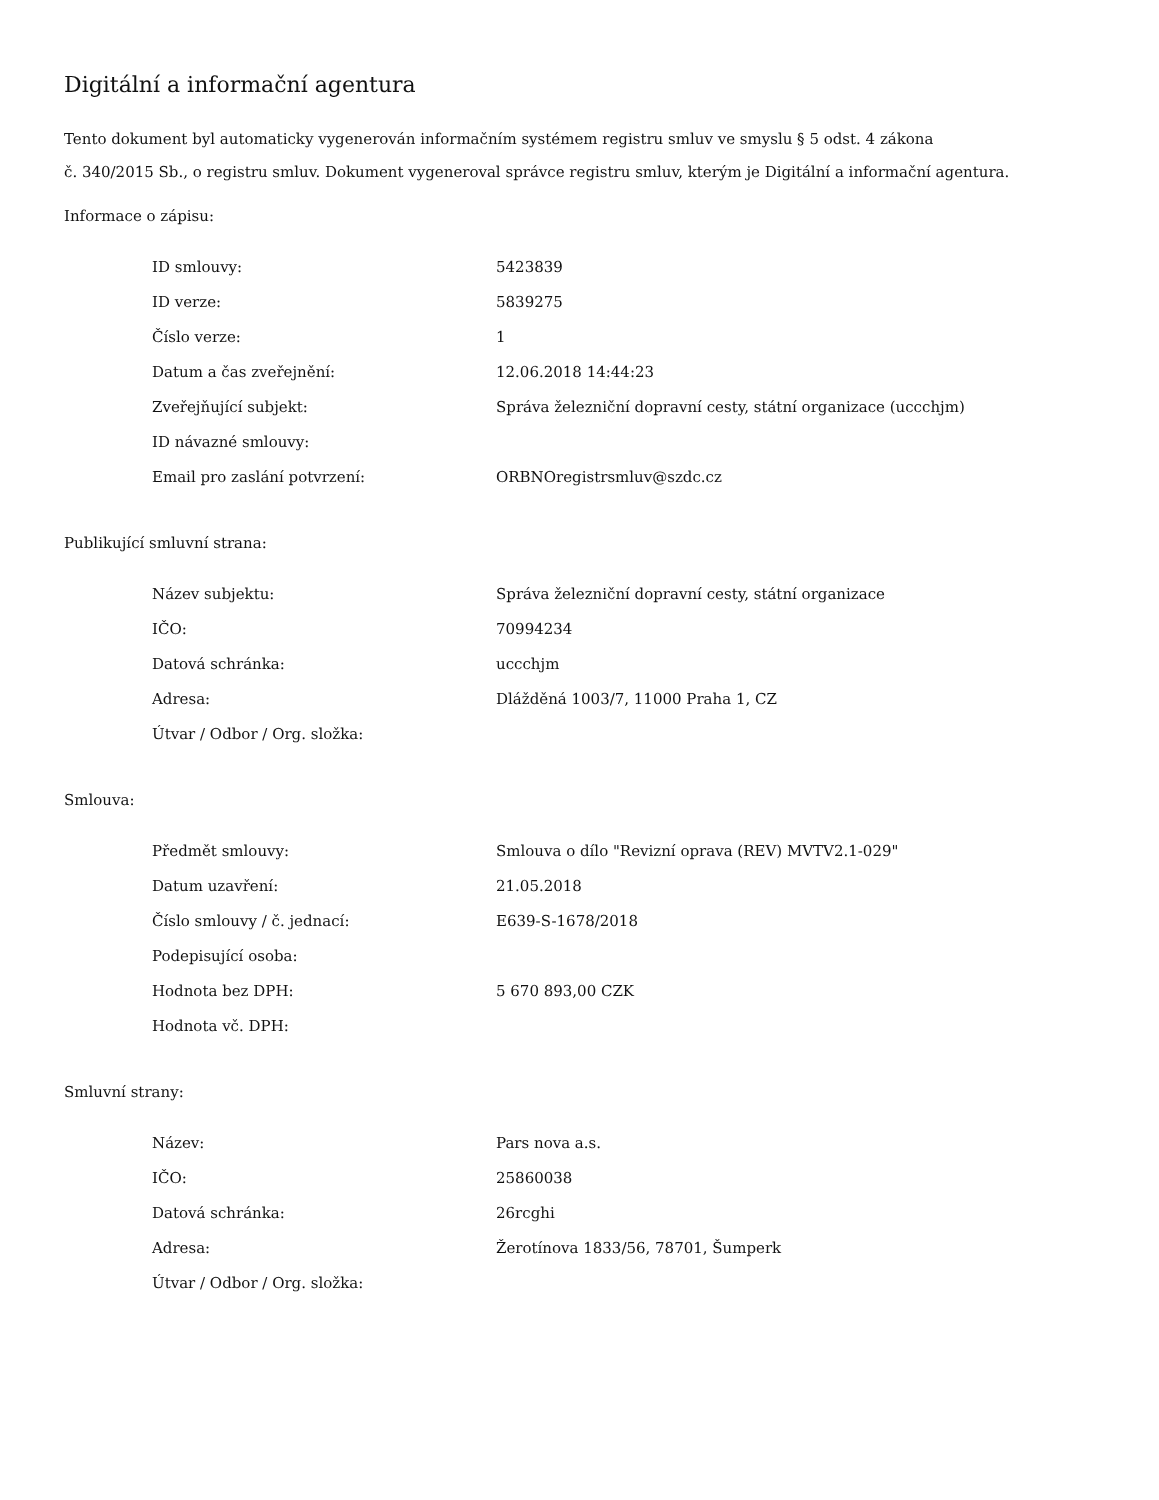Digitální a informační agentura
Tento dokument byl automaticky vygenerován informačním systémem registru smluv ve smyslu § 5 odst. 4 zákona
č. 340/2015 Sb., o registru smluv. Dokument vygeneroval správce registru smluv, kterým je Digitální a informační agentura.
Informace o zápisu:
| ID smlouvy: | 5423839 |
| ID verze: | 5839275 |
| Číslo verze: | 1 |
| Datum a čas zveřejnění: | 12.06.2018 14:44:23 |
| Zveřejňující subjekt: | Správa železniční dopravní cesty, státní organizace (uccchjm) |
| ID návazné smlouvy: | |
| Email pro zaslání potvrzení: | ORBNOregistrsmluv@szdc.cz |
Publikující smluvní strana:
| Název subjektu: | Správa železniční dopravní cesty, státní organizace |
| IČO: | 70994234 |
| Datová schránka: | uccchjm |
| Adresa: | Dlážděná 1003/7, 11000 Praha 1, CZ |
| Útvar / Odbor / Org. složka: | |
Smlouva:
| Předmět smlouvy: | Smlouva o dílo "Revizní oprava (REV) MVTV2.1-029" |
| Datum uzavření: | 21.05.2018 |
| Číslo smlouvy / č. jednací: | E639-S-1678/2018 |
| Podepisující osoba: | |
| Hodnota bez DPH: | 5 670 893,00 CZK |
| Hodnota vč. DPH: | |
Smluvní strany:
| Název: | Pars nova a.s. |
| IČO: | 25860038 |
| Datová schránka: | 26rcghi |
| Adresa: | Žerotínova 1833/56, 78701, Šumperk |
| Útvar / Odbor / Org. složka: | |